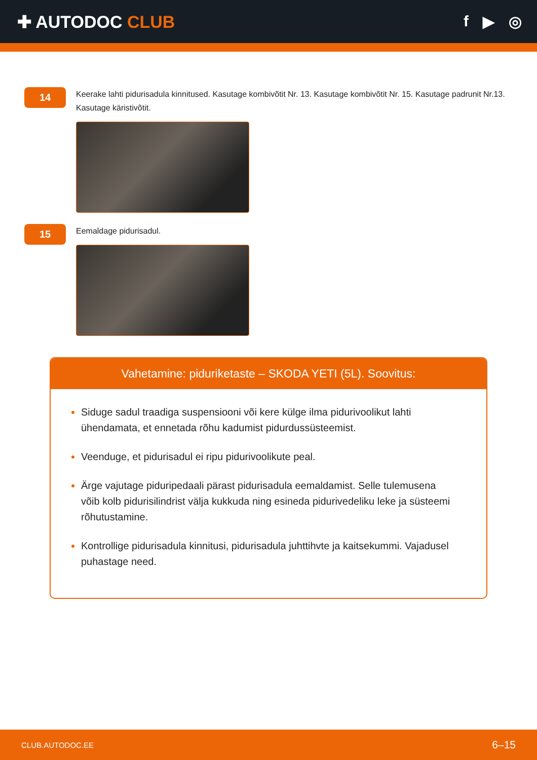✚ AUTODOC CLUB f ▶ ◎
14
Keerake lahti pidurisadula kinnitused. Kasutage kombivõtit Nr. 13. Kasutage kombivõtit Nr. 15. Kasutage padrunit Nr.13. Kasutage käristivõtit.
15
Eemaldage pidurisadul.
Vahetamine: piduriketaste – SKODA YETI (5L). Soovitus:
Siduge sadul traadiga suspensiooni või kere külge ilma pidurivoolikut lahti ühendamata, et ennetada rõhu kadumist pidurdussüsteemist.
Veenduge, et pidurisadul ei ripu pidurivoolikute peal.
Ärge vajutage piduripedaali pärast pidurisadula eemaldamist. Selle tulemusena võib kolb pidurisilindrist välja kukkuda ning esineda pidurivedeliku leke ja süsteemi rõhutustamine.
Kontrollige pidurisadula kinnitusi, pidurisadula juhttihvte ja kaitsekummi. Vajadusel puhastage need.
CLUB.AUTODOC.EE 6–15